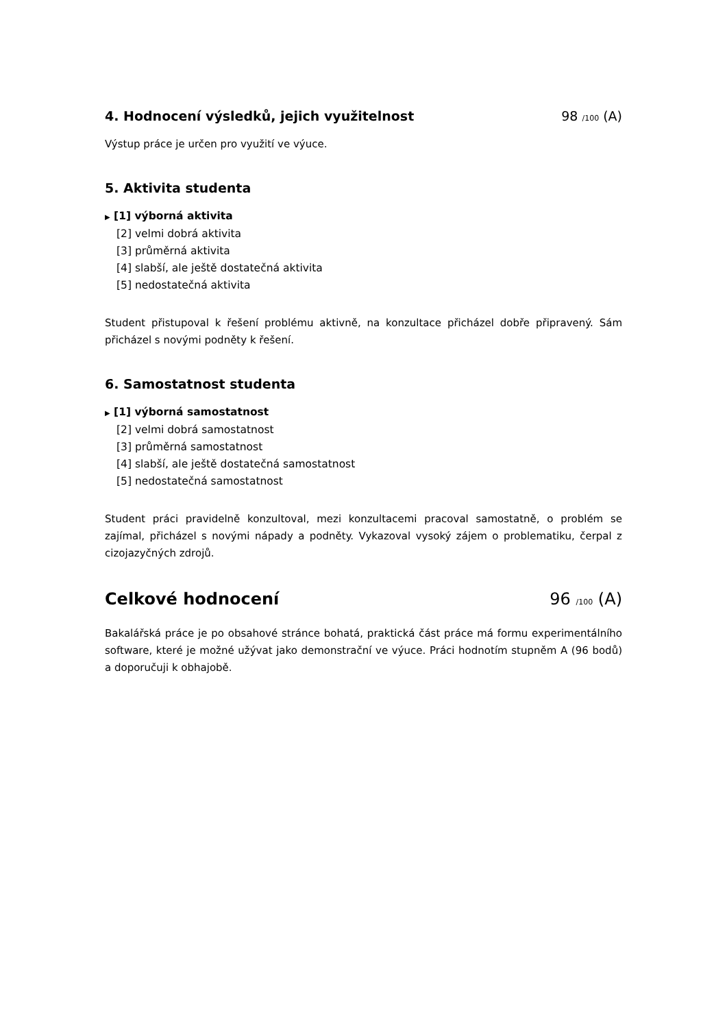4. Hodnocení výsledků, jejich využitelnost 98 /100 (A)
Výstup práce je určen pro využití ve výuce.
5. Aktivita studenta
▶ [1] výborná aktivita
[2] velmi dobrá aktivita
[3] průměrná aktivita
[4] slabší, ale ještě dostatečná aktivita
[5] nedostatečná aktivita
Student přistupoval k řešení problému aktivně, na konzultace přicházel dobře připravený. Sám přicházel s novými podněty k řešení.
6. Samostatnost studenta
▶ [1] výborná samostatnost
[2] velmi dobrá samostatnost
[3] průměrná samostatnost
[4] slabší, ale ještě dostatečná samostatnost
[5] nedostatečná samostatnost
Student práci pravidelně konzultoval, mezi konzultacemi pracoval samostatně, o problém se zajímal, přicházel s novými nápady a podněty. Vykazoval vysoký zájem o problematiku, čerpal z cizojazyčných zdrojů.
Celkové hodnocení 96 /100 (A)
Bakalářská práce je po obsahové stránce bohatá, praktická část práce má formu experimentálního software, které je možné užývat jako demonstrační ve výuce. Práci hodnotím stupněm A (96 bodů) a doporučuji k obhajobě.